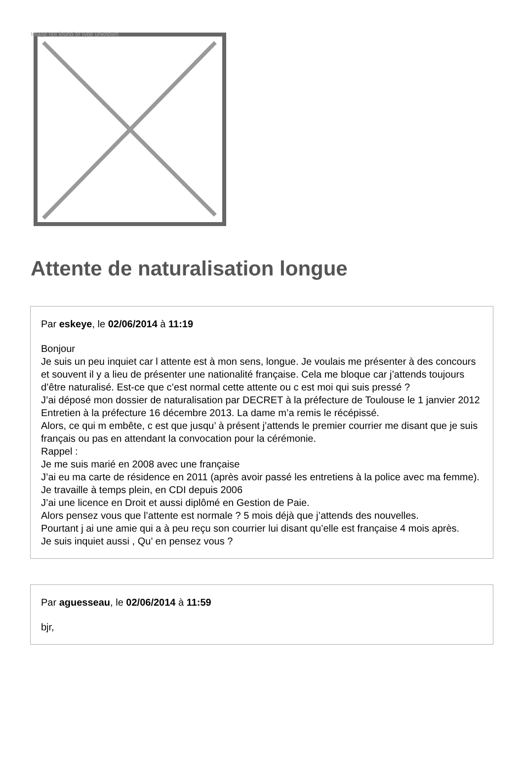Image not found or type unknown
Attente de naturalisation longue
Par eskeye, le 02/06/2014 à 11:19
Bonjour
Je suis un peu inquiet car l attente est à mon sens, longue. Je voulais me présenter à des concours et souvent il y a lieu de présenter une nationalité française. Cela me bloque car j’attends toujours d’être naturalisé. Est-ce que c’est normal cette attente ou c est moi qui suis pressé ?
J’ai déposé mon dossier de naturalisation par DECRET à la préfecture de Toulouse le 1 janvier 2012
Entretien à la préfecture 16 décembre 2013. La dame m’a remis le récépissé.
Alors, ce qui m embête, c est que jusqu’ à présent j’attends le premier courrier me disant que je suis français ou pas en attendant la convocation pour la cérémonie.
Rappel :
Je me suis marié en 2008 avec une française
J’ai eu ma carte de résidence en 2011 (après avoir passé les entretiens à la police avec ma femme).
Je travaille à temps plein, en CDI depuis 2006
J’ai une licence en Droit et aussi diplômé en Gestion de Paie.
Alors pensez vous que l’attente est normale ? 5 mois déjà que j’attends des nouvelles.
Pourtant j ai une amie qui a à peu reçu son courrier lui disant qu’elle est française 4 mois après.
Je suis inquiet aussi , Qu’ en pensez vous ?
Par aguesseau, le 02/06/2014 à 11:59
bjr,